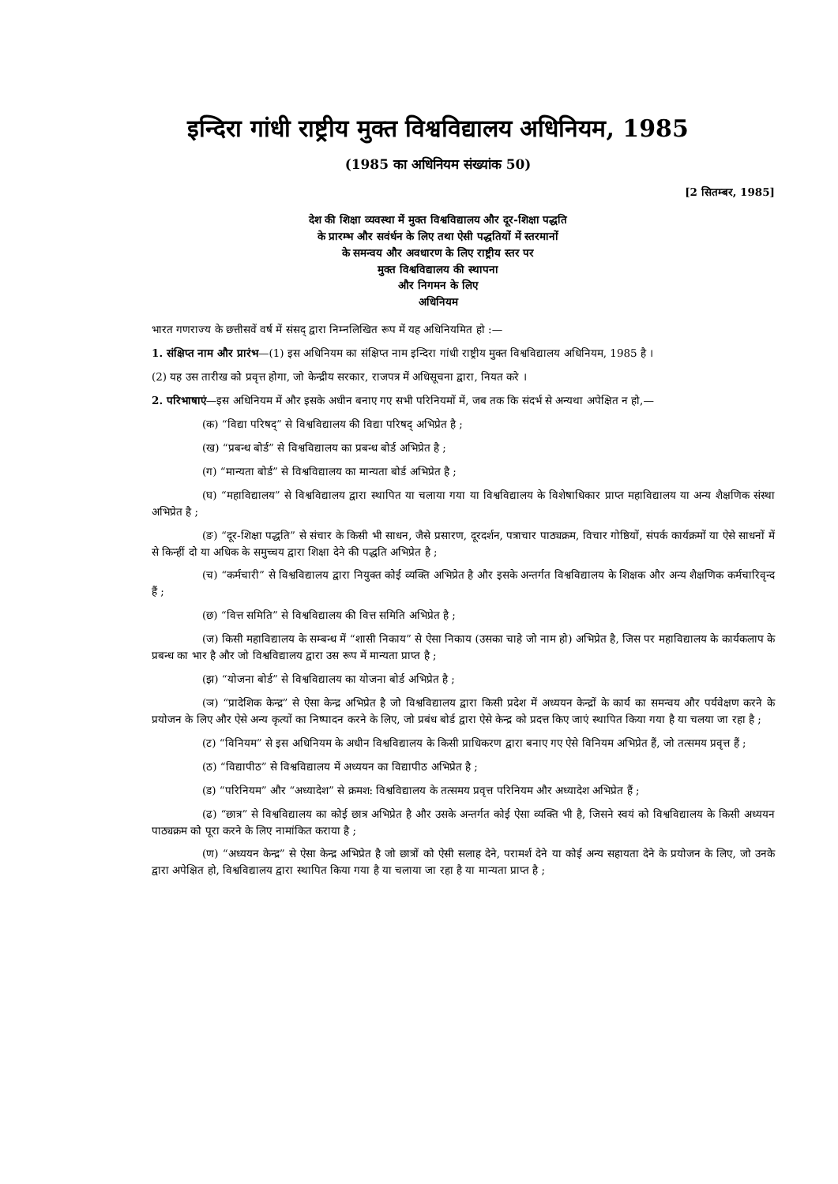इन्दिरा गांधी राष्ट्रीय मुक्त विश्वविद्यालय अधिनियम, 1985
(1985 का अधिनियम संख्यांक 50)
[2 सितम्बर, 1985]
देश की शिक्षा व्यवस्था में मुक्त विश्वविद्यालय और दूर-शिक्षा पद्धति
के प्रारम्भ और सवंर्धन के लिए तथा ऐसी पद्धतियों में स्तरमानों
के समन्वय और अवधारण के लिए राष्ट्रीय स्तर पर
मुक्त विश्वविद्यालय की स्थापना
और निगमन के लिए
अधिनियम
भारत गणराज्य के छत्तीसवें वर्ष में संसद् द्वारा निम्नलिखित रूप में यह अधिनियमित हो :—
1. संक्षिप्त नाम और प्रारंभ—(1) इस अधिनियम का संक्षिप्त नाम इन्दिरा गांधी राष्ट्रीय मुक्त विश्वविद्यालय अधिनियम, 1985 है ।
(2) यह उस तारीख को प्रवृत्त होगा, जो केन्द्रीय सरकार, राजपत्र में अधिसूचना द्वारा, नियत करे ।
2. परिभाषाएं—इस अधिनियम में और इसके अधीन बनाए गए सभी परिनियमों में, जब तक कि संदर्भ से अन्यथा अपेक्षित न हो,—
(क) “विद्या परिषद्” से विश्वविद्यालय की विद्या परिषद् अभिप्रेत है ;
(ख) “प्रबन्ध बोर्ड” से विश्वविद्यालय का प्रबन्ध बोर्ड अभिप्रेत है ;
(ग) “मान्यता बोर्ड” से विश्वविद्यालय का मान्यता बोर्ड अभिप्रेत है ;
(घ) “महाविद्यालय” से विश्वविद्यालय द्वारा स्थापित या चलाया गया या विश्वविद्यालय के विशेषाधिकार प्राप्त महाविद्यालय या अन्य शैक्षणिक संस्था अभिप्रेत है ;
(ङ) “दूर-शिक्षा पद्धति” से संचार के किसी भी साधन, जैसे प्रसारण, दूरदर्शन, पत्राचार पाठ्यक्रम, विचार गोष्ठियों, संपर्क कार्यक्रमों या ऐसे साधनों में से किन्हीं दो या अधिक के समुच्चय द्वारा शिक्षा देने की पद्धति अभिप्रेत है ;
(च) “कर्मचारी” से विश्वविद्यालय द्वारा नियुक्त कोई व्यक्ति अभिप्रेत है और इसके अन्तर्गत विश्वविद्यालय के शिक्षक और अन्य शैक्षणिक कर्मचारिवृन्द हैं ;
(छ) “वित्त समिति” से विश्वविद्यालय की वित्त समिति अभिप्रेत है ;
(ज) किसी महाविद्यालय के सम्बन्ध में “शासी निकाय” से ऐसा निकाय (उसका चाहे जो नाम हो) अभिप्रेत है, जिस पर महाविद्यालय के कार्यकलाप के प्रबन्ध का भार है और जो विश्वविद्यालय द्वारा उस रूप में मान्यता प्राप्त है ;
(झ) “योजना बोर्ड” से विश्वविद्यालय का योजना बोर्ड अभिप्रेत है ;
(ञ) “प्रादेशिक केन्द्र” से ऐसा केन्द्र अभिप्रेत है जो विश्वविद्यालय द्वारा किसी प्रदेश में अध्ययन केन्द्रों के कार्य का समन्वय और पर्यवेक्षण करने के प्रयोजन के लिए और ऐसे अन्य कृत्यों का निष्पादन करने के लिए, जो प्रबंध बोर्ड द्वारा ऐसे केन्द्र को प्रदत्त किए जाएं स्थापित किया गया है या चलया जा रहा है ;
(ट) “विनियम” से इस अधिनियम के अधीन विश्वविद्यालय के किसी प्राधिकरण द्वारा बनाए गए ऐसे विनियम अभिप्रेत हैं, जो तत्समय प्रवृत्त हैं ;
(ठ) “विद्यापीठ” से विश्वविद्यालय में अध्ययन का विद्यापीठ अभिप्रेत है ;
(ड) “परिनियम” और “अध्यादेश” से क्रमश: विश्वविद्यालय के तत्समय प्रवृत्त परिनियम और अध्यादेश अभिप्रेत हैं ;
(ढ) “छात्र” से विश्वविद्यालय का कोई छात्र अभिप्रेत है और उसके अन्तर्गत कोई ऐसा व्यक्ति भी है, जिसने स्वयं को विश्वविद्यालय के किसी अध्ययन पाठ्यक्रम को पूरा करने के लिए नामांकित कराया है ;
(ण) “अध्ययन केन्द्र” से ऐसा केन्द्र अभिप्रेत है जो छात्रों को ऐसी सलाह देने, परामर्श देने या कोई अन्य सहायता देने के प्रयोजन के लिए, जो उनके द्वारा अपेक्षित हो, विश्वविद्यालय द्वारा स्थापित किया गया है या चलाया जा रहा है या मान्यता प्राप्त है ;